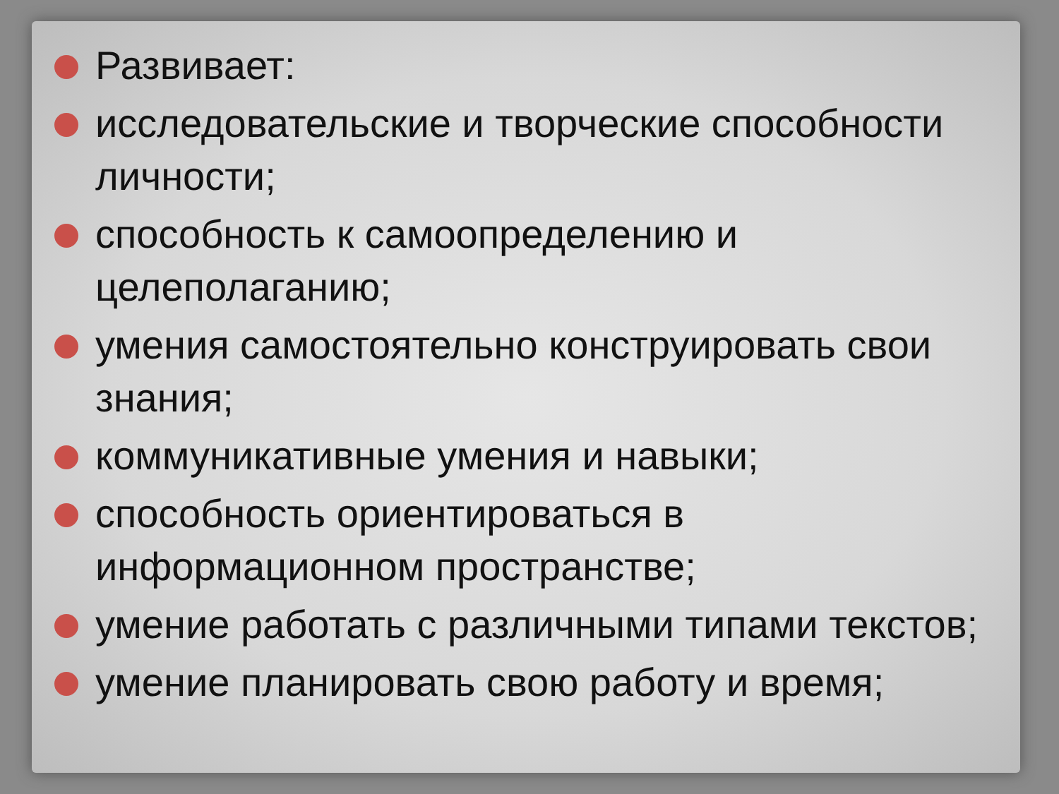Развивает:
исследовательские и творческие способности личности;
способность к самоопределению и целеполаганию;
умения самостоятельно конструировать свои знания;
коммуникативные умения и навыки;
способность ориентироваться в информационном пространстве;
умение работать с различными типами текстов;
умение планировать свою работу и время;